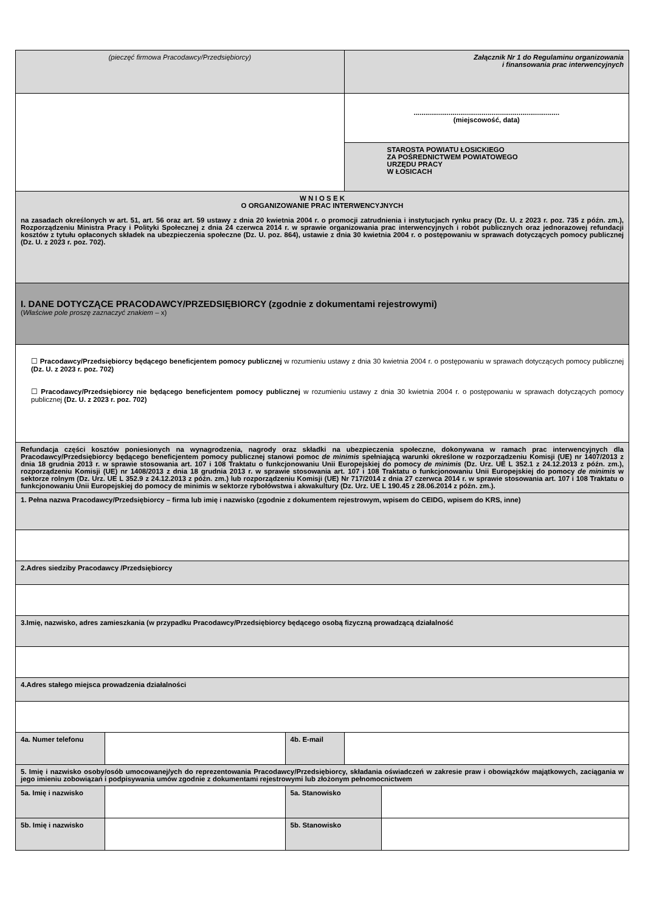| (pieczęć firmowa Pracodawcy/Przedsiębiorcy) | | | Załącznik Nr 1 do Regulaminu organizowania i finansowania prac interwencyjnych | |
| | | | ........................................................................... (miejscowość, data) | |
| | | | STAROSTA POWIATU ŁOSICKIEGO ZA POŚREDNICTWEM POWIATOWEGO URZĘDU PRACY W ŁOSICACH | |
| W N I O S E K O ORGANIZOWANIE PRAC INTERWENCYJNYCH na zasadach określonych w art. 51, art. 56 oraz art. 59 ustawy z dnia 20 kwietnia 2004 r. o promocji zatrudnienia i instytucjach rynku pracy (Dz. U. z 2023 r. poz. 735 z późn. zm.), Rozporządzeniu Ministra Pracy i Polityki Społecznej z dnia 24 czerwca 2014 r. w sprawie organizowania prac interwencyjnych i robót publicznych oraz jednorazowej refundacji kosztów z tytułu opłaconych składek na ubezpieczenia społeczne (Dz. U. poz. 864), ustawie z dnia 30 kwietnia 2004 r. o postępowaniu w sprawach dotyczących pomocy publicznej (Dz. U. z 2023 r. poz. 702). | | | | |
| I. DANE DOTYCZĄCE PRACODAWCY/PRZEDSIĘBIORCY (zgodnie z dokumentami rejestrowymi) ( Właściwe pole proszę zaznaczyć znakiem – x) | | | | |
| ☐ Pracodawcy/Przedsiębiorcy będącego beneficjentem pomocy publicznej w rozumieniu ustawy z dnia 30 kwietnia 2004 r. o postępowaniu w sprawach dotyczących pomocy publicznej (Dz. U. z 2023 r. poz. 702) ☐ Pracodawcy/Przedsiębiorcy nie będącego beneficjentem pomocy publicznej w rozumieniu ustawy z dnia 30 kwietnia 2004 r. o postępowaniu w sprawach dotyczących pomocy publicznej (Dz. U. z 2023 r. poz. 702) | | | | |
| Refundacja części kosztów poniesionych na wynagrodzenia, nagrody oraz składki na ubezpieczenia społeczne, dokonywana w ramach prac interwencyjnych dla Pracodawcy/Przedsiębiorcy będącego beneficjentem pomocy publicznej stanowi pomoc de minimis spełniającą warunki określone w rozporządzeniu Komisji (UE) nr 1407/2013 z dnia 18 grudnia 2013 r. w sprawie stosowania art. 107 i 108 Traktatu o funkcjonowaniu Unii Europejskiej do pomocy de minimis (Dz. Urz. UE L 352.1 z 24.12.2013 z późn. zm.), rozporządzeniu Komisji (UE) nr 1408/2013 z dnia 18 grudnia 2013 r. w sprawie stosowania art. 107 i 108 Traktatu o funkcjonowaniu Unii Europejskiej do pomocy de minimis w sektorze rolnym (Dz. Urz. UE L 352.9 z 24.12.2013 z późn. zm.) lub rozporządzeniu Komisji (UE) Nr 717/2014 z dnia 27 czerwca 2014 r. w sprawie stosowania art. 107 i 108 Traktatu o funkcjonowaniu Unii Europejskiej do pomocy de minimis w sektorze rybołówstwa i akwakultury (Dz. Urz. UE L 190.45 z 28.06.2014 z późn. zm.). | | | | |
| 1. Pełna nazwa Pracodawcy/Przedsiębiorcy – firma lub imię i nazwisko (zgodnie z dokumentem rejestrowym, wpisem do CEIDG, wpisem do KRS, inne) | | | | |
| 2.Adres siedziby Pracodawcy /Przedsiębiorcy | | | | |
| 3.Imię, nazwisko, adres zamieszkania (w przypadku Pracodawcy/Przedsiębiorcy będącego osobą fizyczną prowadzącą działalność | | | | |
| 4.Adres stałego miejsca prowadzenia działalności | | | | |
| 4a. Numer telefonu | | 4b. E-mail | | |
| 5. Imię i nazwisko osoby/osób umocowanej/ych do reprezentowania Pracodawcy/Przedsiębiorcy, składania oświadczeń w zakresie praw i obowiązków majątkowych, zaciągania w jego imieniu zobowiązań i podpisywania umów zgodnie z dokumentami rejestrowymi lub złożonym pełnomocnictwem | | | | |
| 5a. Imię i nazwisko | | 5a. Stanowisko | | |
| 5b. Imię i nazwisko | | 5b. Stanowisko | | |